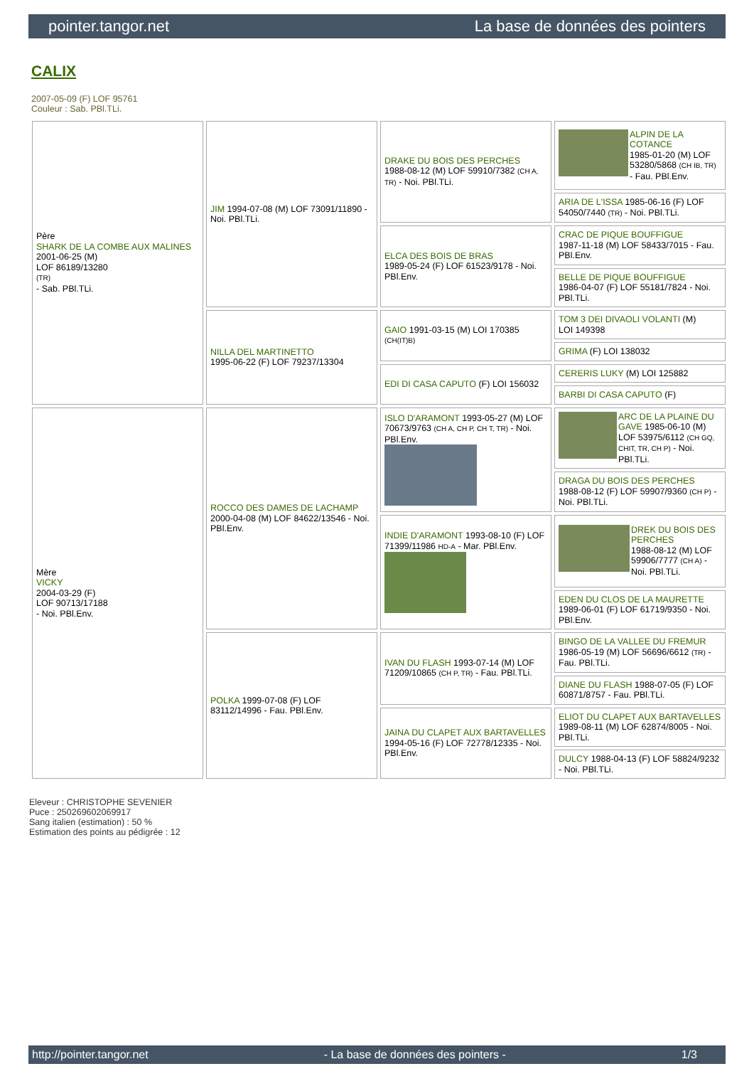pointer.tangor.net La base de données des pointers
CALIX
2007-05-09 (F) LOF 95761
Couleur : Sab. PBl.TLi.
| Père SHARK DE LA COMBE AUX MALINES 2001-06-25 (M) LOF 86189/13280 (TR) - Sab. PBl.TLi. | JIM 1994-07-08 (M) LOF 73091/11890 - Noi. PBl.TLi. | DRAKE DU BOIS DES PERCHES 1988-08-12 (M) LOF 59910/7382 (CH A, TR) - Noi. PBl.TLi. | ALPIN DE LA COTANCE 1985-01-20 (M) LOF 53280/5868 (CH IB, TR) - Fau. PBl.Env. |
| | | | ARIA DE L'ISSA 1985-06-16 (F) LOF 54050/7440 (TR) - Noi. PBl.TLi. |
| | | ELCA DES BOIS DE BRAS 1989-05-24 (F) LOF 61523/9178 - Noi. PBl.Env. | CRAC DE PIQUE BOUFFIGUE 1987-11-18 (M) LOF 58433/7015 - Fau. PBl.Env. |
| | | | BELLE DE PIQUE BOUFFIGUE 1986-04-07 (F) LOF 55181/7824 - Noi. PBl.TLi. |
| | NILLA DEL MARTINETTO 1995-06-22 (F) LOF 79237/13304 | GAIO 1991-03-15 (M) LOI 170385 (CH(IT)B) | TOM 3 DEI DIVAOLI VOLANTI (M) LOI 149398 |
| | | | GRIMA (F) LOI 138032 |
| | | EDI DI CASA CAPUTO (F) LOI 156032 | CERERIS LUKY (M) LOI 125882 |
| | | | BARBI DI CASA CAPUTO (F) |
| Mère VICKY 2004-03-29 (F) LOF 90713/17188 - Noi. PBl.Env. | ROCCO DES DAMES DE LACHAMP 2000-04-08 (M) LOF 84622/13546 - Noi. PBl.Env. | ISLO D'ARAMONT 1993-05-27 (M) LOF 70673/9763 (CH A, CH P, CH T, TR) - Noi. PBl.Env. | ARC DE LA PLAINE DU GAVE 1985-06-10 (M) LOF 53975/6112 (CH GQ, CHIT, TR, CH P) - Noi. PBl.TLi. |
| | | | DRAGA DU BOIS DES PERCHES 1988-08-12 (F) LOF 59907/9360 (CH P) - Noi. PBl.TLi. |
| | | INDIE D'ARAMONT 1993-08-10 (F) LOF 71399/11986 HD-A - Mar. PBl.Env. | DREK DU BOIS DES PERCHES 1988-08-12 (M) LOF 59906/7777 (CH A) - Noi. PBl.TLi. |
| | | | EDEN DU CLOS DE LA MAURETTE 1989-06-01 (F) LOF 61719/9350 - Noi. PBl.Env. |
| | POLKA 1999-07-08 (F) LOF 83112/14996 - Fau. PBl.Env. | IVAN DU FLASH 1993-07-14 (M) LOF 71209/10865 (CH P, TR) - Fau. PBl.TLi. | BINGO DE LA VALLEE DU FREMUR 1986-05-19 (M) LOF 56696/6612 (TR) - Fau. PBl.TLi. |
| | | | DIANE DU FLASH 1988-07-05 (F) LOF 60871/8757 - Fau. PBl.TLi. |
| | | JAINA DU CLAPET AUX BARTAVELLES 1994-05-16 (F) LOF 72778/12335 - Noi. PBl.Env. | ELIOT DU CLAPET AUX BARTAVELLES 1989-08-11 (M) LOF 62874/8005 - Noi. PBl.TLi. |
| | | | DULCY 1988-04-13 (F) LOF 58824/9232 - Noi. PBl.TLi. |
Eleveur : CHRISTOPHE SEVENIER
Puce : 250269602069917
Sang italien (estimation) : 50 %
Estimation des points au pédigrée : 12
http://pointer.tangor.net - La base de données des pointers - 1/3